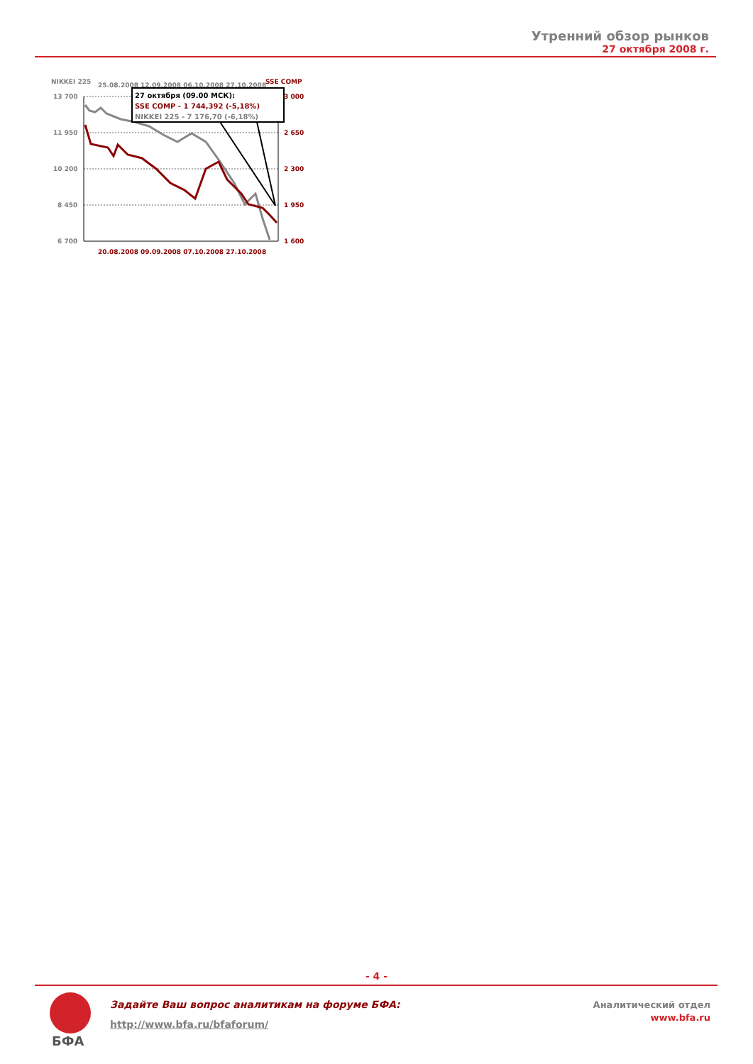Утренний обзор рынков
27 октября 2008 г.
NIKKEI 225
SSE COMP
25.08.2008 12.09.2008 06.10.2008 27.10.2008
13 700
11 950
10 200
8 450
6 700
3 000
2 650
2 300
1 950
1 600
27 октября (09.00 МСК):
SSE COMP - 1 744,392 (-5,18%)
NIKKEI 225 - 7 176,70 (-6,18%)
20.08.2008 09.09.2008 07.10.2008 27.10.2008
- 4 -
БФА
Задайте Ваш вопрос аналитикам на форуме БФА:
http://www.bfa.ru/bfaforum/
Аналитический отдел
www.bfa.ru